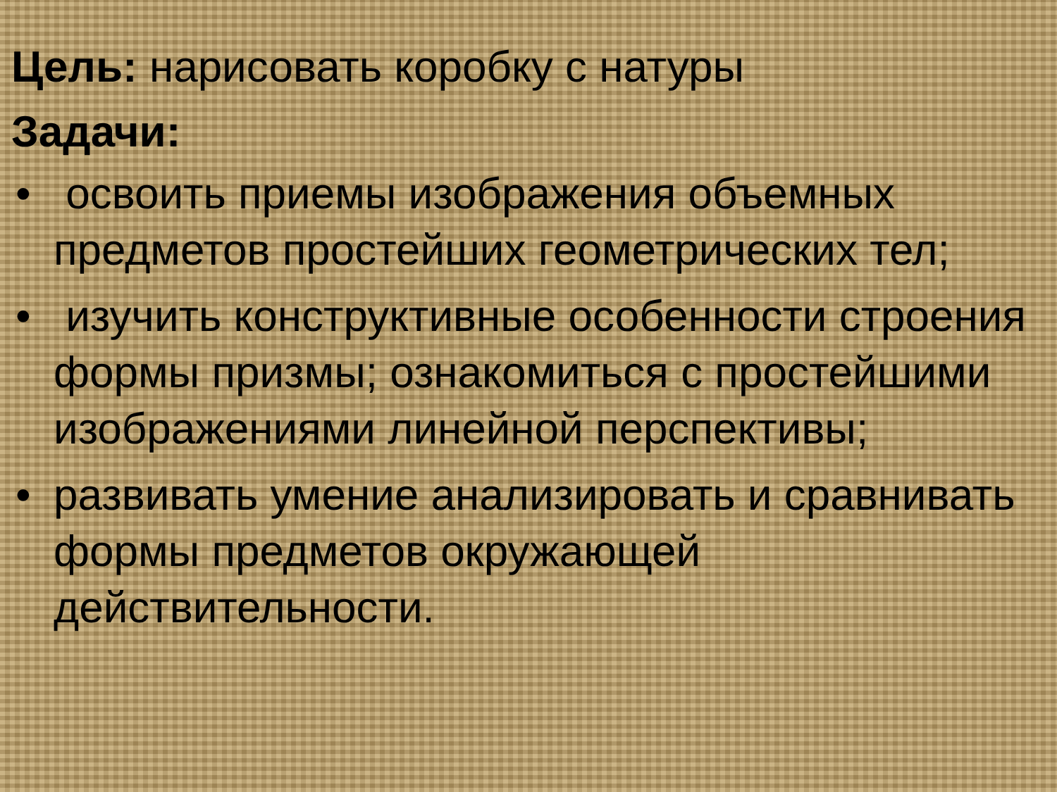Цель: нарисовать коробку с натуры
Задачи:
• освоить приемы изображения объемных предметов простейших геометрических тел;
• изучить конструктивные особенности строения формы призмы; ознакомиться с простейшими изображениями линейной перспективы;
• развивать умение анализировать и сравнивать формы предметов окружающей действительности.